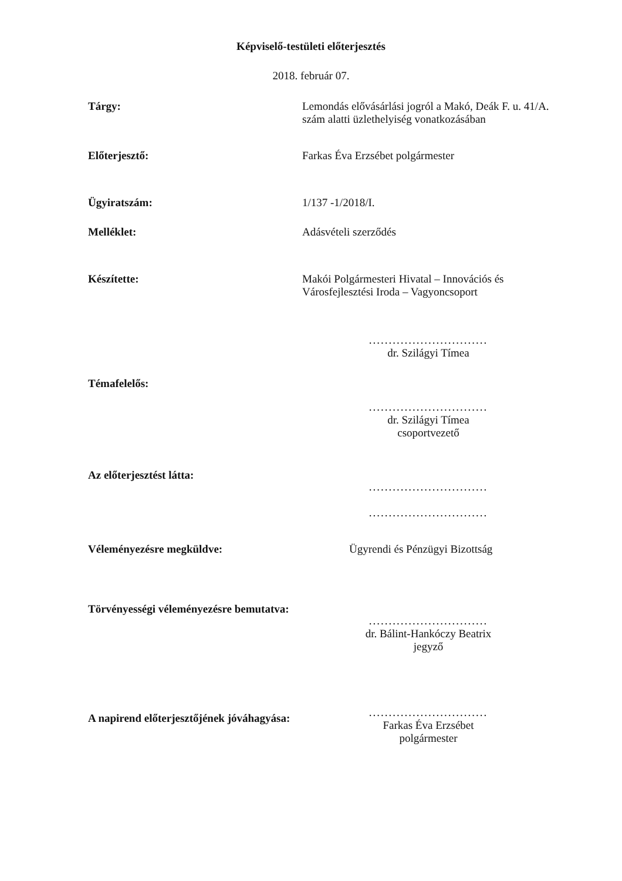Képviselő-testületi előterjesztés
2018. február 07.
Tárgy: Lemondás elővásárlási jogról a Makó, Deák F. u. 41/A. szám alatti üzlethelyiség vonatkozásában
Előterjesztő: Farkas Éva Erzsébet polgármester
Ügyiratszám: 1/137 -1/2018/I.
Melléklet: Adásvételi szerződés
Készítette: Makói Polgármesteri Hivatal – Innovációs és Városfejlesztési Iroda – Vagyoncsoport
..............................
dr. Szilágyi Tímea
Témafelelős:
..............................
dr. Szilágyi Tímea
csoportvezető
Az előterjesztést látta:
..............................
..............................
Véleményezésre megküldve: Ügyrendi és Pénzügyi Bizottság
Törvényességi véleményezésre bemutatva:
..............................
dr. Bálint-Hankóczy Beatrix
jegyző
A napirend előterjesztőjének jóváhagyása:
..............................
Farkas Éva Erzsébet
polgármester